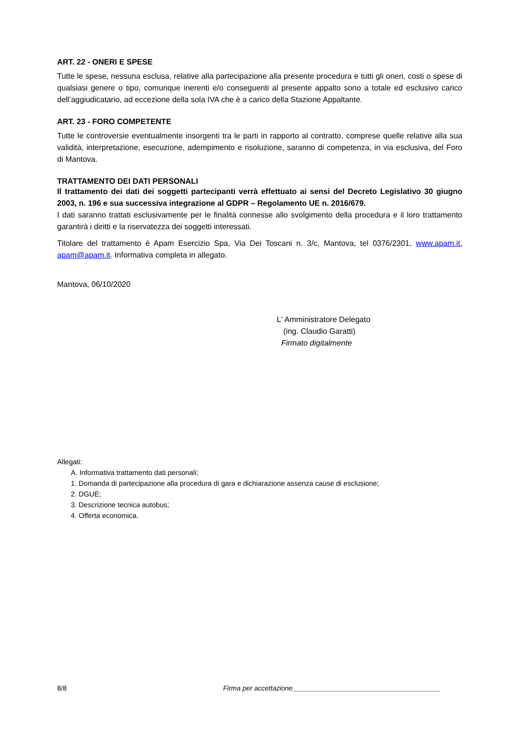ART. 22 - ONERI E SPESE
Tutte le spese, nessuna esclusa, relative alla partecipazione alla presente procedura e tutti gli oneri, costi o spese di qualsiasi genere o tipo, comunque inerenti e/o conseguenti al presente appalto sono a totale ed esclusivo carico dell’aggiudicatario, ad eccezione della sola IVA che è a carico della Stazione Appaltante.
ART. 23 - FORO COMPETENTE
Tutte le controversie eventualmente insorgenti tra le parti in rapporto al contratto, comprese quelle relative alla sua validità, interpretazione, esecuzione, adempimento e risoluzione, saranno di competenza, in via esclusiva, del Foro di Mantova.
TRATTAMENTO DEI DATI PERSONALI
Il trattamento dei dati dei soggetti partecipanti verrà effettuato ai sensi del Decreto Legislativo 30 giugno 2003, n. 196 e sua successiva integrazione al GDPR – Regolamento UE n. 2016/679.
I dati saranno trattati esclusivamente per le finalità connesse allo svolgimento della procedura e il loro trattamento garantirà i diritti e la riservatezza dei soggetti interessati.
Titolare del trattamento è Apam Esercizio Spa, Via Dei Toscani n. 3/c, Mantova, tel 0376/2301, www.apam.it, apam@apam.it. Informativa completa in allegato.
Mantova, 06/10/2020
L' Amministratore Delegato
(ing. Claudio Garatti)
Firmato digitalmente
Allegati:
A. Informativa trattamento dati personali;
1. Domanda di partecipazione alla procedura di gara e dichiarazione assenza cause di esclusione;
2. DGUE;
3. Descrizione tecnica autobus;
4. Offerta economica.
8/8 Firma per accettazione_______________________________________